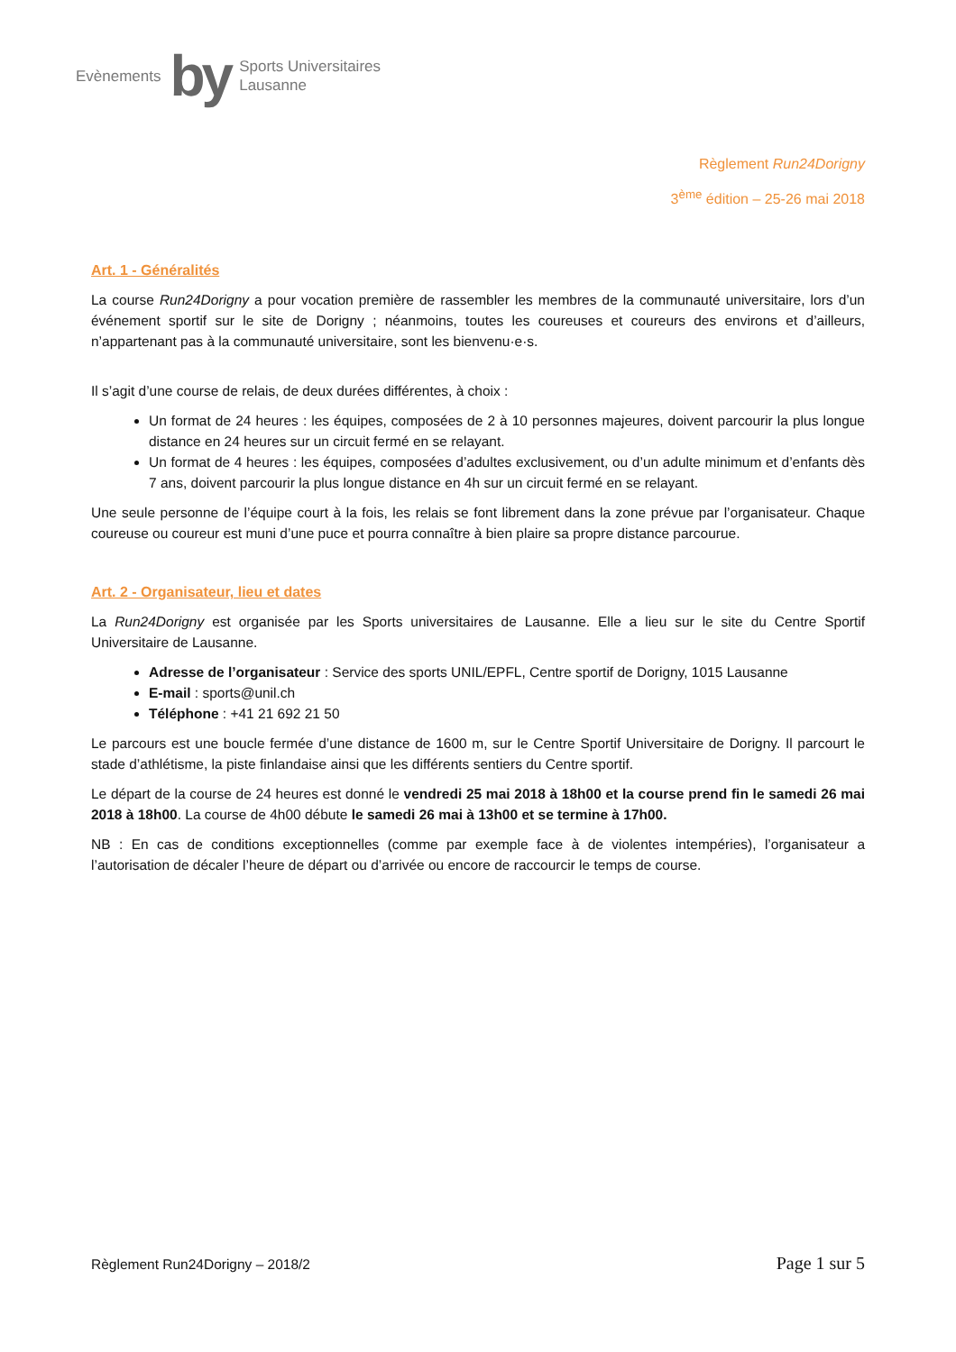Evènements by Sports Universitaires
Lausanne
Règlement Run24Dorigny
3<sup>ème</sup> édition – 25-26 mai 2018
Art. 1 - Généralités
La course Run24Dorigny a pour vocation première de rassembler les membres de la communauté universitaire, lors d’un événement sportif sur le site de Dorigny ; néanmoins, toutes les coureuses et coureurs des environs et d’ailleurs, n’appartenant pas à la communauté universitaire, sont les bienvenu·e·s.
Il s’agit d’une course de relais, de deux durées différentes, à choix :
Un format de 24 heures : les équipes, composées de 2 à 10 personnes majeures, doivent parcourir la plus longue distance en 24 heures sur un circuit fermé en se relayant.
Un format de 4 heures : les équipes, composées d’adultes exclusivement, ou d’un adulte minimum et d’enfants dès 7 ans, doivent parcourir la plus longue distance en 4h sur un circuit fermé en se relayant.
Une seule personne de l’équipe court à la fois, les relais se font librement dans la zone prévue par l’organisateur. Chaque coureuse ou coureur est muni d’une puce et pourra connaître à bien plaire sa propre distance parcourue.
Art. 2 - Organisateur, lieu et dates
La Run24Dorigny est organisée par les Sports universitaires de Lausanne. Elle a lieu sur le site du Centre Sportif Universitaire de Lausanne.
Adresse de l’organisateur : Service des sports UNIL/EPFL, Centre sportif de Dorigny, 1015 Lausanne
E-mail : sports@unil.ch
Téléphone : +41 21 692 21 50
Le parcours est une boucle fermée d’une distance de 1600 m, sur le Centre Sportif Universitaire de Dorigny. Il parcourt le stade d’athlétisme, la piste finlandaise ainsi que les différents sentiers du Centre sportif.
Le départ de la course de 24 heures est donné le vendredi 25 mai 2018 à 18h00 et la course prend fin le samedi 26 mai 2018 à 18h00. La course de 4h00 débute le samedi 26 mai à 13h00 et se termine à 17h00.
NB : En cas de conditions exceptionnelles (comme par exemple face à de violentes intempéries), l’organisateur a l’autorisation de décaler l’heure de départ ou d’arrivée ou encore de raccourcir le temps de course.
Règlement Run24Dorigny – 2018/2 Page 1 sur 5